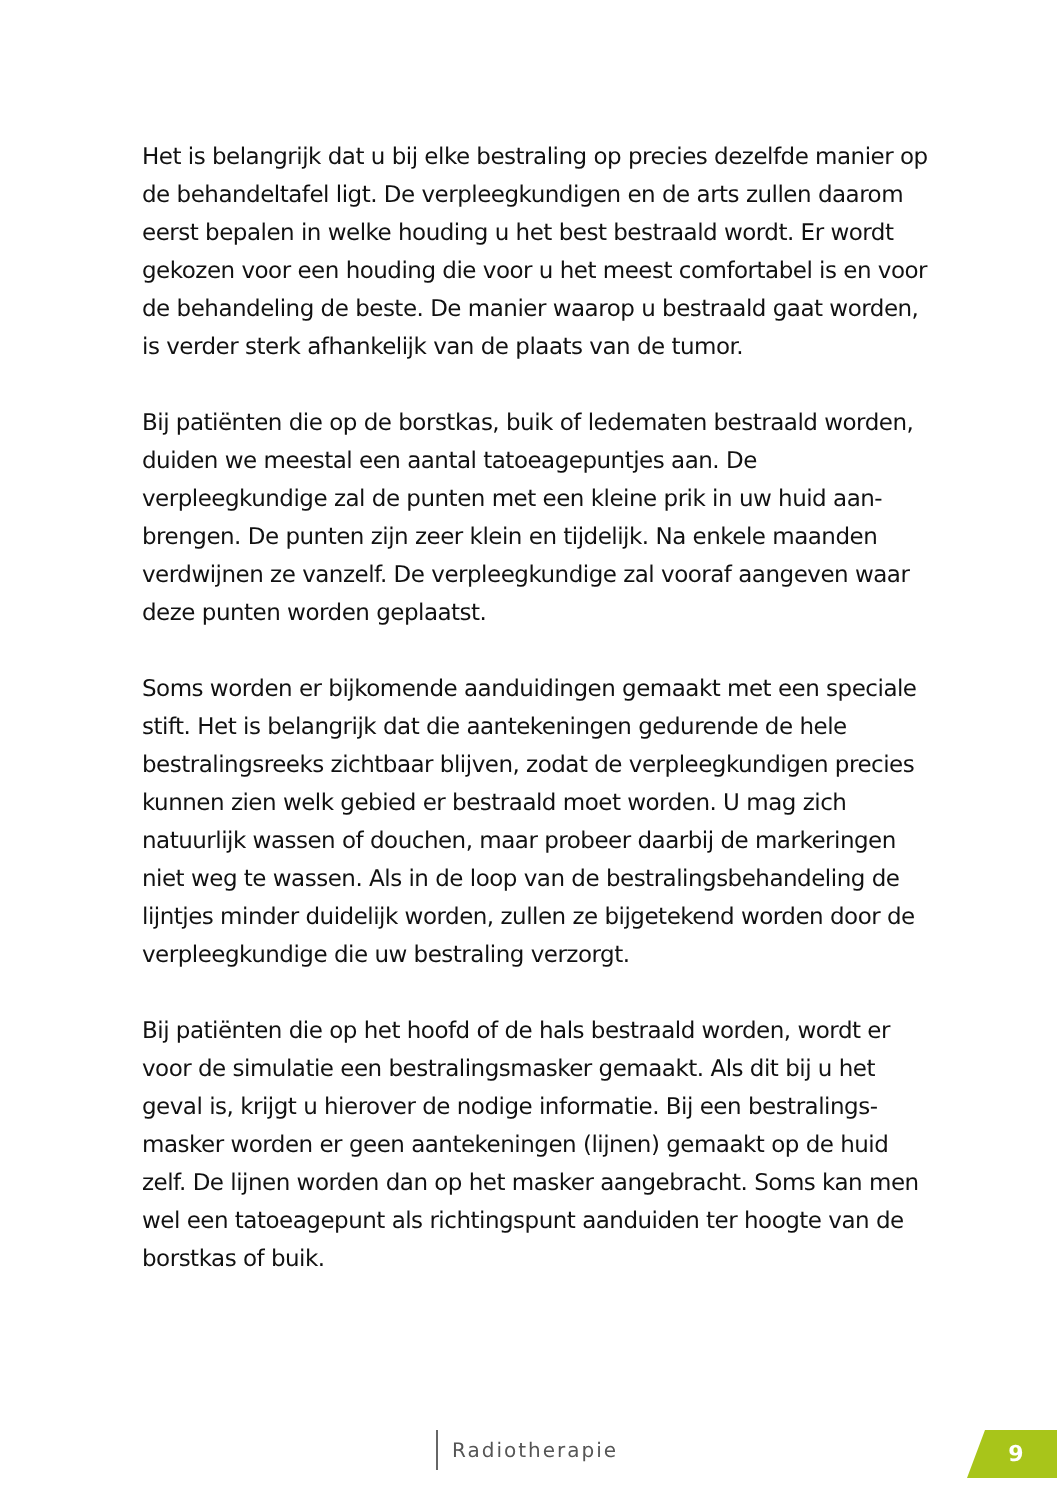Het is belangrijk dat u bij elke bestraling op precies dezelfde manier op de behandeltafel ligt. De verpleegkundigen en de arts zullen daar­om eerst bepalen in welke houding u het best bestraald wordt. Er wordt gekozen voor een houding die voor u het meest comfortabel is en voor de behandeling de beste. De manier waarop u bestraald gaat worden, is verder sterk afhankelijk van de plaats van de tumor.
Bij patiënten die op de borstkas, buik of ledematen bestraald worden, duiden we meestal een aantal tatoeagepuntjes aan. De verpleegkundige zal de punten met een kleine prik in uw huid aan­brengen. De punten zijn zeer klein en tijdelijk. Na enkele maanden verdwijnen ze vanzelf. De verpleegkundige zal vooraf aangeven waar deze punten worden geplaatst.
Soms worden er bijkomende aanduidingen gemaakt met een speciale stift. Het is belangrijk dat die aantekeningen gedurende de hele bestralingsreeks zichtbaar blijven, zodat de verpleegkundigen precies kunnen zien welk gebied er bestraald moet worden. U mag zich natuurlijk wassen of douchen, maar probeer daarbij de markeringen niet weg te wassen. Als in de loop van de bestralings­behandeling de lijntjes minder duidelijk worden, zullen ze bijgetekend worden door de verpleegkundige die uw bestraling verzorgt.
Bij patiënten die op het hoofd of de hals bestraald worden, wordt er voor de simulatie een bestralingsmasker gemaakt. Als dit bij u het geval is, krijgt u hierover de nodige informatie. Bij een bestralings­masker worden er geen aantekeningen (lijnen) gemaakt op de huid zelf. De lijnen worden dan op het masker aangebracht. Soms kan men wel een tatoeagepunt als richtingspunt aanduiden ter hoogte van de borstkas of buik.
Radiotherapie 9